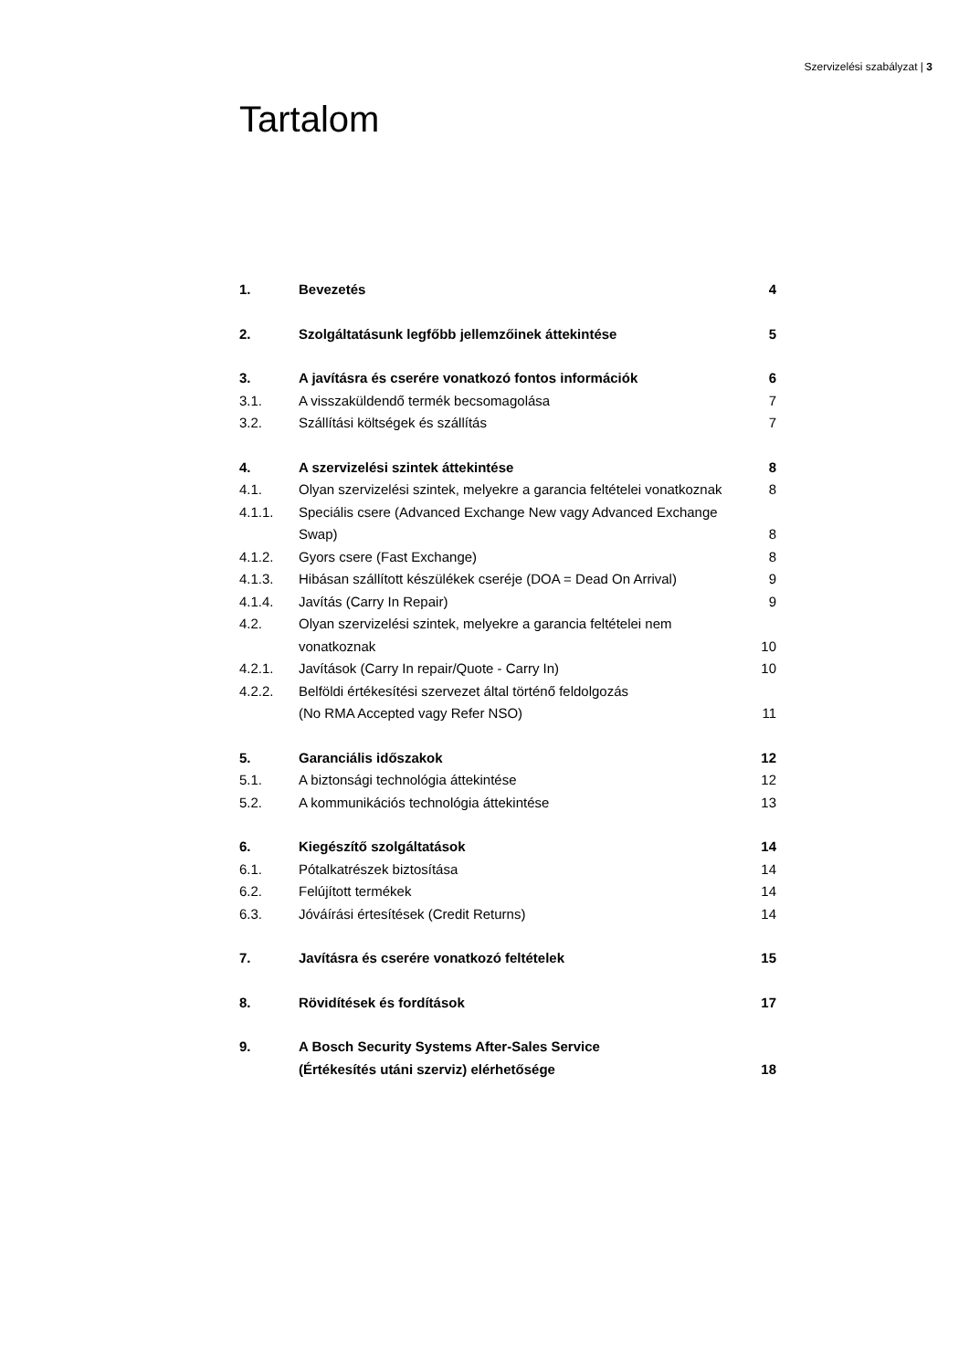Szervizelési szabályzat | 3
Tartalom
| 1. | Bevezetés | 4 |
| 2. | Szolgáltatásunk legfőbb jellemzőinek áttekintése | 5 |
| 3. | A javításra és cserére vonatkozó fontos információk | 6 |
| 3.1. | A visszaküldendő termék becsomagolása | 7 |
| 3.2. | Szállítási költségek és szállítás | 7 |
| 4. | A szervizelési szintek áttekintése | 8 |
| 4.1. | Olyan szervizelési szintek, melyekre a garancia feltételei vonatkoznak | 8 |
| 4.1.1. | Speciális csere (Advanced Exchange New vagy Advanced Exchange Swap) | 8 |
| 4.1.2. | Gyors csere (Fast Exchange) | 8 |
| 4.1.3. | Hibásan szállított készülékek cseréje (DOA = Dead On Arrival) | 9 |
| 4.1.4. | Javítás (Carry In Repair) | 9 |
| 4.2. | Olyan szervizelési szintek, melyekre a garancia feltételei nem vonatkoznak | 10 |
| 4.2.1. | Javítások (Carry In repair/Quote - Carry In) | 10 |
| 4.2.2. | Belföldi értékesítési szervezet által történő feldolgozás (No RMA Accepted vagy Refer NSO) | 11 |
| 5. | Garanciális időszakok | 12 |
| 5.1. | A biztonsági technológia áttekintése | 12 |
| 5.2. | A kommunikációs technológia áttekintése | 13 |
| 6. | Kiegészítő szolgáltatások | 14 |
| 6.1. | Pótalkatrészek biztosítása | 14 |
| 6.2. | Felújított termékek | 14 |
| 6.3. | Jóváírási értesítések (Credit Returns) | 14 |
| 7. | Javításra és cserére vonatkozó feltételek | 15 |
| 8. | Rövidítések és fordítások | 17 |
| 9. | A Bosch Security Systems After-Sales Service (Értékesítés utáni szerviz) elérhetősége | 18 |